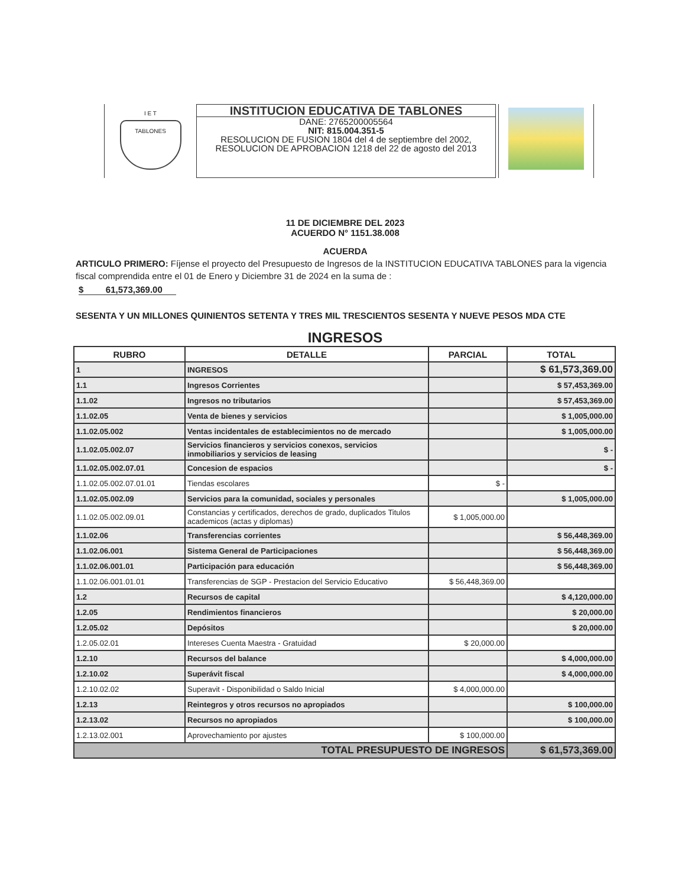I E T
TABLONES
INSTITUCION EDUCATIVA DE TABLONES
DANE: 2765200005564
NIT: 815.004.351-5
RESOLUCION DE FUSION 1804 del 4 de septiembre del 2002, RESOLUCION DE APROBACION 1218 del 22 de agosto del 2013
11 DE DICIEMBRE DEL 2023
ACUERDO N° 1151.38.008
ACUERDA
ARTICULO PRIMERO: Fíjense el proyecto del Presupuesto de Ingresos de la INSTITUCION EDUCATIVA TABLONES para la vigencia fiscal comprendida entre el 01 de Enero y Diciembre 31 de 2024 en la suma de :
$ 61,573,369.00
SESENTA Y UN MILLONES QUINIENTOS SETENTA Y TRES MIL TRESCIENTOS SESENTA Y NUEVE PESOS MDA CTE
INGRESOS
| RUBRO | DETALLE | PARCIAL | TOTAL |
| --- | --- | --- | --- |
| 1 | INGRESOS | | $ 61,573,369.00 |
| 1.1 | Ingresos Corrientes | | $ 57,453,369.00 |
| 1.1.02 | Ingresos no tributarios | | $ 57,453,369.00 |
| 1.1.02.05 | Venta de bienes y servicios | | $ 1,005,000.00 |
| 1.1.02.05.002 | Ventas incidentales de establecimientos no de mercado | | $ 1,005,000.00 |
| 1.1.02.05.002.07 | Servicios financieros y servicios conexos, servicios inmobiliarios y servicios de leasing | | $ - |
| 1.1.02.05.002.07.01 | Concesion de espacios | | $ - |
| 1.1.02.05.002.07.01.01 | Tiendas escolares | $ - | |
| 1.1.02.05.002.09 | Servicios para la comunidad, sociales y personales | | $ 1,005,000.00 |
| 1.1.02.05.002.09.01 | Constancias y certificados, derechos de grado, duplicados Titulos academicos (actas y diplomas) | $ 1,005,000.00 | |
| 1.1.02.06 | Transferencias corrientes | | $ 56,448,369.00 |
| 1.1.02.06.001 | Sistema General de Participaciones | | $ 56,448,369.00 |
| 1.1.02.06.001.01 | Participación para educación | | $ 56,448,369.00 |
| 1.1.02.06.001.01.01 | Transferencias de SGP - Prestacion del Servicio Educativo | $ 56,448,369.00 | |
| 1.2 | Recursos de capital | | $ 4,120,000.00 |
| 1.2.05 | Rendimientos financieros | | $ 20,000.00 |
| 1.2.05.02 | Depósitos | | $ 20,000.00 |
| 1.2.05.02.01 | Intereses Cuenta Maestra - Gratuidad | $ 20,000.00 | |
| 1.2.10 | Recursos del balance | | $ 4,000,000.00 |
| 1.2.10.02 | Superávit fiscal | | $ 4,000,000.00 |
| 1.2.10.02.02 | Superavit - Disponibilidad o Saldo Inicial | $ 4,000,000.00 | |
| 1.2.13 | Reintegros y otros recursos no apropiados | | $ 100,000.00 |
| 1.2.13.02 | Recursos no apropiados | | $ 100,000.00 |
| 1.2.13.02.001 | Aprovechamiento por ajustes | $ 100,000.00 | |
| TOTAL PRESUPUESTO DE INGRESOS | | | $ 61,573,369.00 |